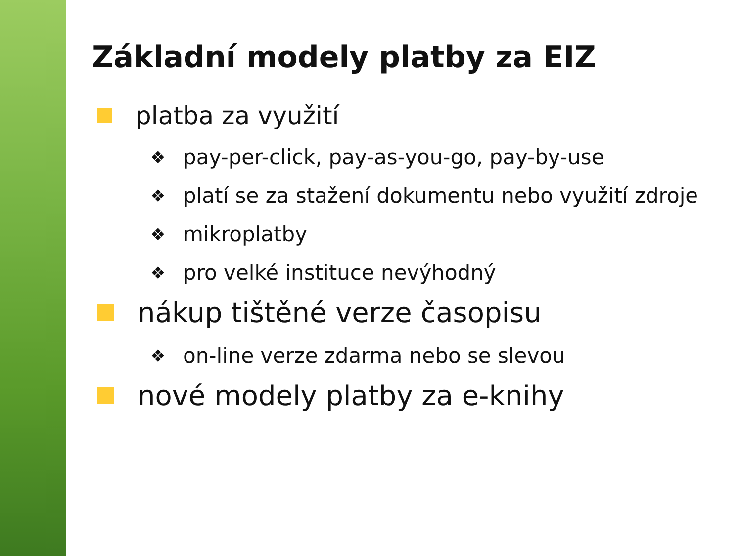Základní modely platby za EIZ
platba za využití
❖ pay-per-click, pay-as-you-go, pay-by-use
❖ platí se za stažení dokumentu nebo využití zdroje
❖ mikroplatby
❖ pro velké instituce nevýhodný
nákup tištěné verze časopisu
❖ on-line verze zdarma nebo se slevou
nové modely platby za e-knihy